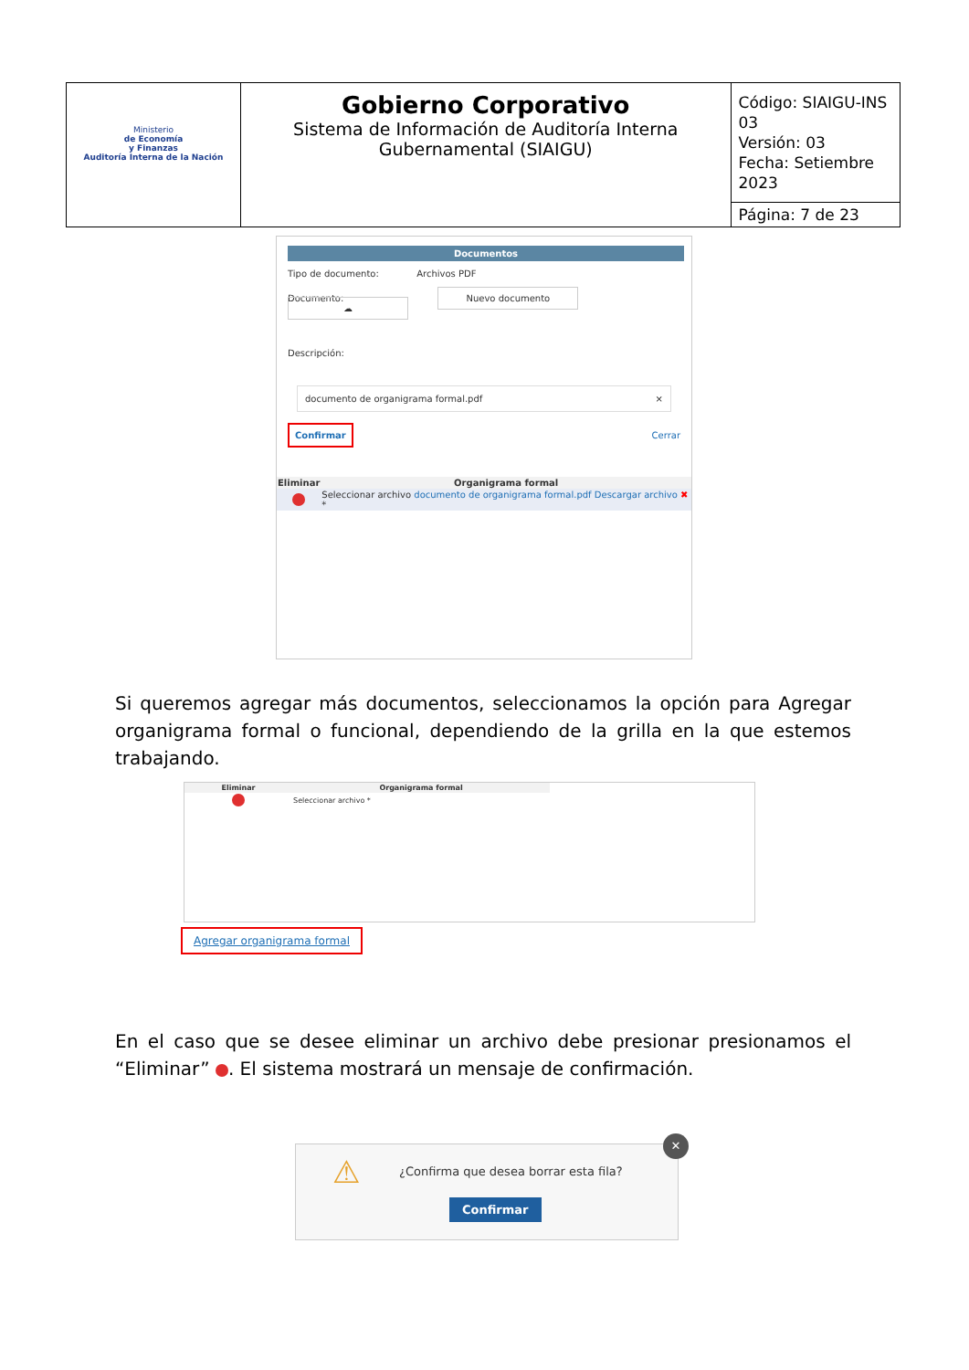| Ministerio de Economía y Finanzas Auditoría Interna de la Nación | Gobierno Corporativo Sistema de Información de Auditoría Interna Gubernamental (SIAIGU) | Código: SIAIGU-INS 03 Versión: 03 Fecha: Setiembre 2023 |
| | | Página: 7 de 23 |
Documentos
Tipo de documento: Archivos PDF
Documento: Nuevo documento ☁
Descripción:
documento de organigrama formal.pdf ×
Confirmar Cerrar
| Eliminar | Organigrama formal |
| --- | --- |
| | Seleccionar archivo documento de organigrama formal.pdf Descargar archivo ✖ * |
Si queremos agregar más documentos, seleccionamos la opción para Agregar organigrama formal o funcional, dependiendo de la grilla en la que estemos trabajando.
| Eliminar | Organigrama formal |
| --- | --- |
| | Seleccionar archivo * |
Agregar organigrama formal
En el caso que se desee eliminar un archivo debe presionar presionamos el “Eliminar” . El sistema mostrará un mensaje de confirmación.
⚠
¿Confirma que desea borrar esta fila?
Confirmar
✕